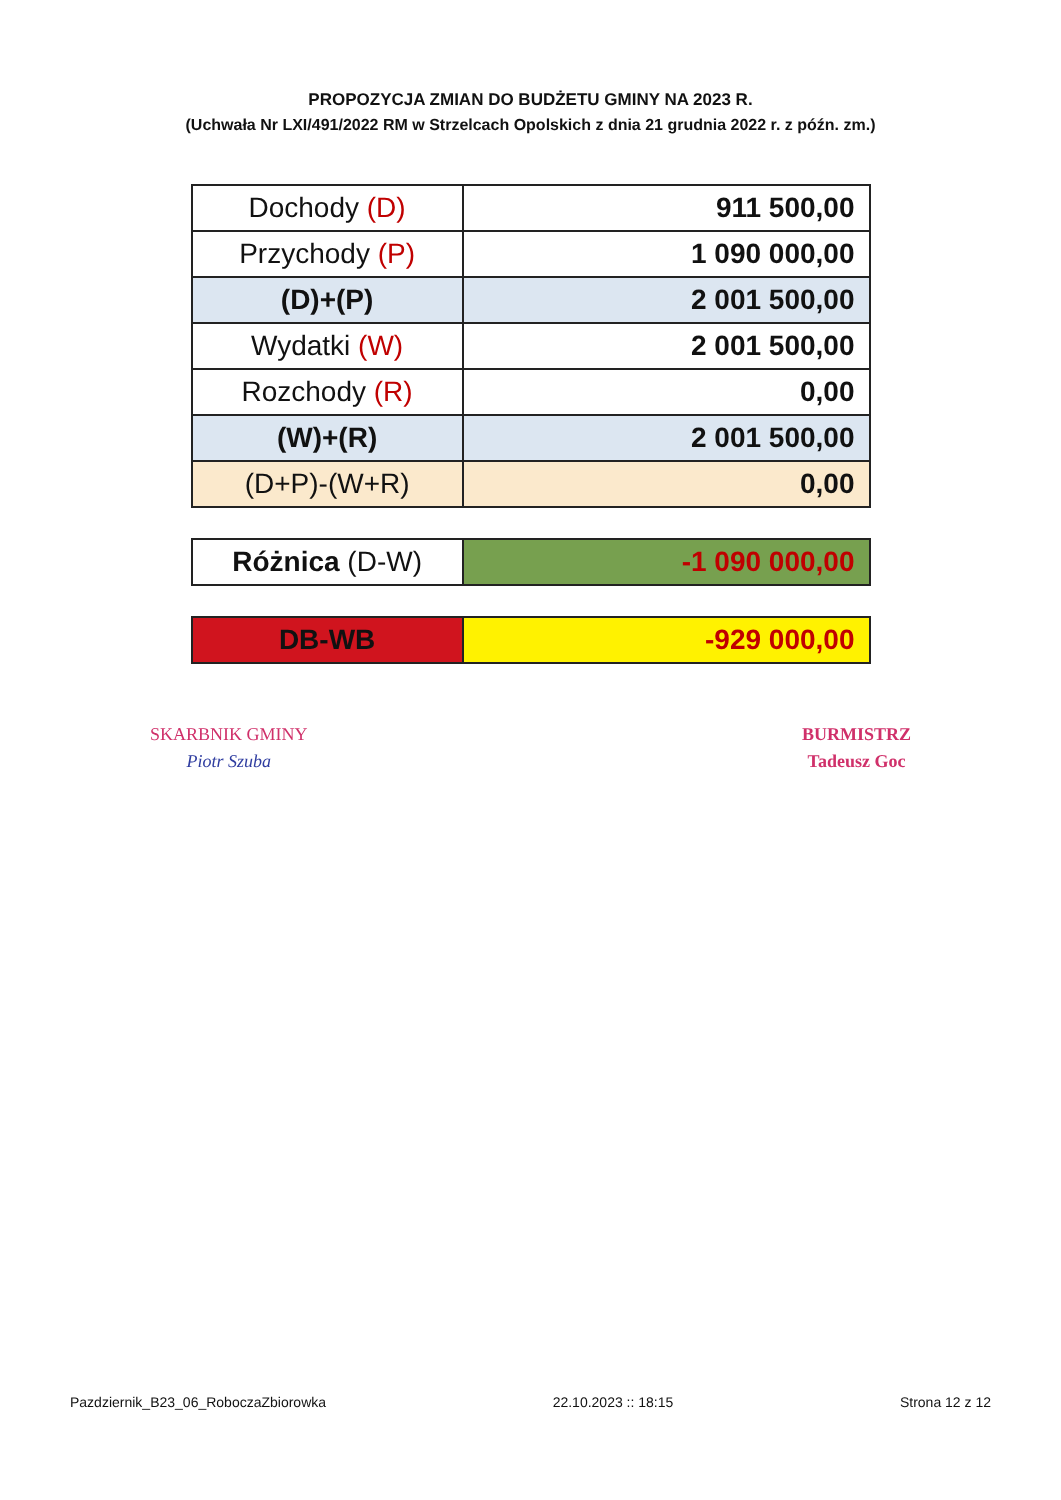PROPOZYCJA ZMIAN DO BUDŻETU GMINY NA 2023 R.
(Uchwała Nr LXI/491/2022 RM w Strzelcach Opolskich z dnia 21 grudnia 2022 r. z późn. zm.)
| Dochody (D) | 911 500,00 |
| Przychody (P) | 1 090 000,00 |
| (D)+(P) | 2 001 500,00 |
| Wydatki (W) | 2 001 500,00 |
| Rozchody (R) | 0,00 |
| (W)+(R) | 2 001 500,00 |
| (D+P)-(W+R) | 0,00 |
| Różnica (D-W) | -1 090 000,00 |
| DB-WB | -929 000,00 |
SKARBNIK GMINY
Piotr Szuba
BURMISTRZ
Tadeusz Goc
Pazdziernik_B23_06_RoboczaZbiorowka 22.10.2023 :: 18:15 Strona 12 z 12